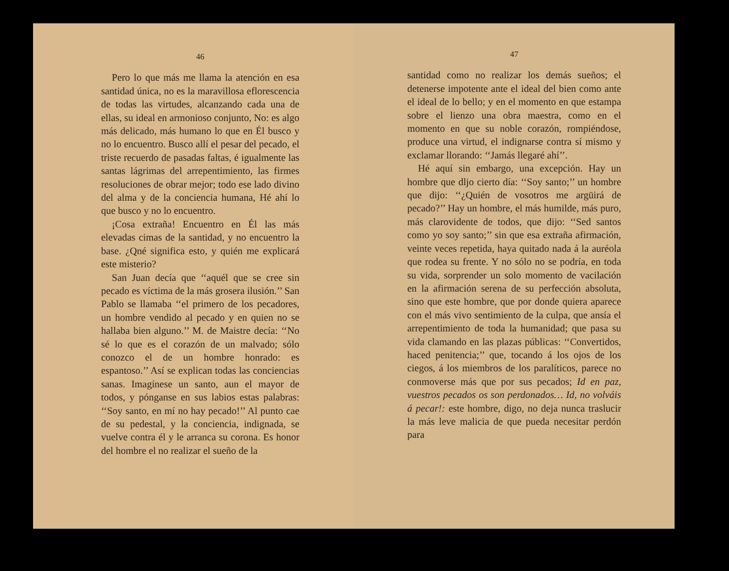46
Pero lo que más me llama la atención en esa santidad única, no es la maravillosa eflorescencia de todas las virtudes, alcanzando cada una de ellas, su ideal en armonioso conjunto, No: es algo más delicado, más humano lo que en Él busco y no lo encuentro. Busco allí el pesar del pecado, el triste recuerdo de pasadas faltas, é igualmente las santas lágrimas del arrepentimiento, las firmes resoluciones de obrar mejor; todo ese lado divino del alma y de la conciencia humana, Hé ahí lo que busco y no lo encuentro.
¡Cosa extraña! Encuentro en Él las más elevadas cimas de la santidad, y no encuentro la base. ¿Qné significa esto, y quién me explicará este misterio?
San Juan decía que ‘‘aquél que se cree sin pecado es víctima de la más grosera ilusión.’’ San Pablo se llamaba ‘‘el primero de los pecadores, un hombre vendido al pecado y en quien no se hallaba bien alguno.’’ M. de Maistre decía: ‘‘No sé lo que es el corazón de un malvado; sólo conozco el de un hombre honrado: es espantoso.’’ Así se explican todas las conciencias sanas. Imagínese un santo, aun el mayor de todos, y pónganse en sus labios estas palabras: ‘‘Soy santo, en mí no hay pecado!’’ Al punto cae de su pedestal, y la conciencia, indignada, se vuelve contra él y le arranca su corona. Es honor del hombre el no realizar el sueño de la
47
santidad como no realizar los demás sueños; el detenerse impotente ante el ideal del bien como ante el ideal de lo bello; y en el momento en que estampa sobre el lienzo una obra maestra, como en el momento en que su noble corazón, rompiéndose, produce una virtud, el indignarse contra sí mismo y exclamar llorando: ‘‘Jamás llegaré ahí’’.
Hé aquí sin embargo, una excepción. Hay un hombre que dljo cierto día: ‘‘Soy santo;’’ un hombre que dijo: ‘‘¿Quién de vosotros me argüirá de pecado?’’ Hay un hombre, el más humilde, más puro, más clarovidente de todos, que dijo: ‘‘Sed santos como yo soy santo;’’ sin que esa extraña afirmación, veinte veces repetida, haya quitado nada á la auréola que rodea su frente. Y no sólo no se podría, en toda su vida, sorprender un solo momento de vacilación en la afirmación serena de su perfección absoluta, sino que este hombre, que por donde quiera aparece con el más vivo sentimiento de la culpa, que ansía el arrepentimiento de toda la humanidad; que pasa su vida clamando en las plazas públicas: ‘‘Convertidos, haced penitencia;’’ que, tocando á los ojos de los ciegos, á los miembros de los paralíticos, parece no conmoverse más que por sus pecados; Id en paz, vuestros pecados os son perdonados… Id, no volváis á pecar!: este hombre, digo, no deja nunca traslucir la más leve malicia de que pueda necesitar perdón para